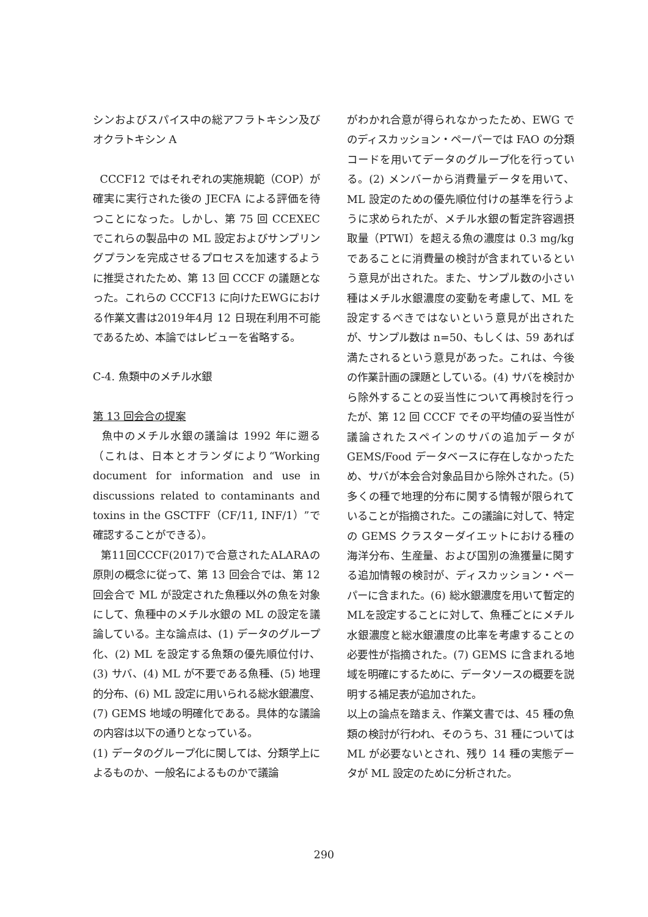シンおよびスパイス中の総アフラトキシン及びオクラトキシン A
CCCF12 ではそれぞれの実施規範（COP）が確実に実行された後の JECFA による評価を待つことになった。しかし、第 75 回 CCEXEC でこれらの製品中の ML 設定およびサンプリングプランを完成させるプロセスを加速するように推奨されたため、第 13 回 CCCF の議題となった。これらの CCCF13 に向けたEWGにおける作業文書は2019年4月 12 日現在利用不可能であるため、本論ではレビューを省略する。
C-4. 魚類中のメチル水銀
第 13 回会合の提案
魚中のメチル水銀の議論は 1992 年に遡る（これは、日本とオランダにより“Working document for information and use in discussions related to contaminants and toxins in the GSCTFF（CF/11, INF/1）”で確認することができる）。
第11回CCCF(2017)で合意されたALARAの原則の概念に従って、第 13 回会合では、第 12 回会合で ML が設定された魚種以外の魚を対象にして、魚種中のメチル水銀の ML の設定を議論している。主な論点は、(1) データのグループ化、(2) ML を設定する魚類の優先順位付け、(3) サバ、(4) ML が不要である魚種、(5) 地理的分布、(6) ML 設定に用いられる総水銀濃度、(7) GEMS 地域の明確化である。具体的な議論の内容は以下の通りとなっている。
(1) データのグループ化に関しては、分類学上によるものか、一般名によるものかで議論
がわかれ合意が得られなかったため、EWG でのディスカッション・ペーパーでは FAO の分類コードを用いてデータのグループ化を行っている。(2) メンバーから消費量データを用いて、ML 設定のための優先順位付けの基準を行うように求められたが、メチル水銀の暫定許容週摂取量（PTWI）を超える魚の濃度は 0.3 mg/kg であることに消費量の検討が含まれているという意見が出された。また、サンプル数の小さい種はメチル水銀濃度の変動を考慮して、ML を設定するべきではないという意見が出されたが、サンプル数は n=50、もしくは、59 あれば満たされるという意見があった。これは、今後の作業計画の課題としている。(4) サバを検討から除外することの妥当性について再検討を行ったが、第 12 回 CCCF でその平均値の妥当性が議論されたスペインのサバの追加データが GEMS/Food データベースに存在しなかったため、サバが本会合対象品目から除外された。(5) 多くの種で地理的分布に関する情報が限られていることが指摘された。この議論に対して、特定の GEMS クラスターダイエットにおける種の海洋分布、生産量、および国別の漁獲量に関する追加情報の検討が、ディスカッション・ペーパーに含まれた。(6) 総水銀濃度を用いて暫定的MLを設定することに対して、魚種ごとにメチル水銀濃度と総水銀濃度の比率を考慮することの必要性が指摘された。(7) GEMS に含まれる地域を明確にするために、データソースの概要を説明する補足表が追加された。
以上の論点を踏まえ、作業文書では、45 種の魚類の検討が行われ、そのうち、31 種については ML が必要ないとされ、残り 14 種の実態データが ML 設定のために分析された。
290